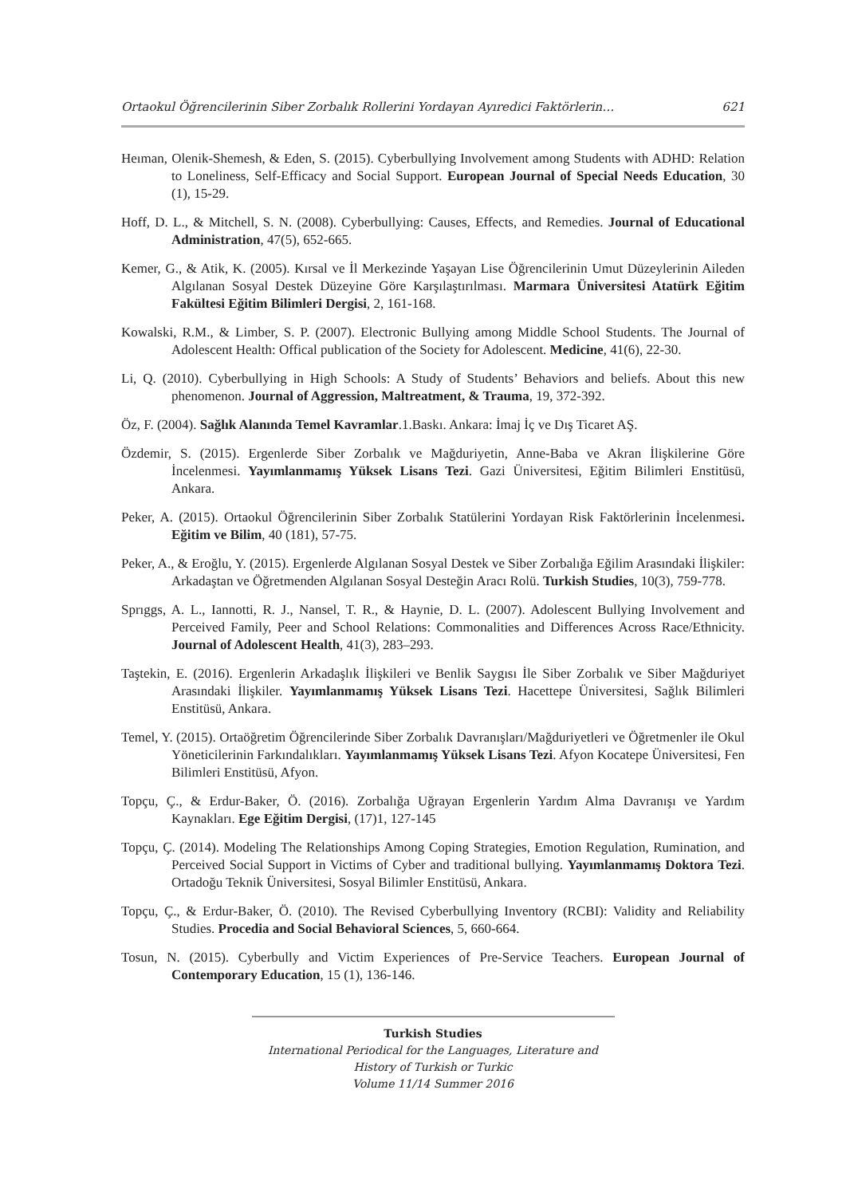Ortaokul Öğrencilerinin Siber Zorbalık Rollerini Yordayan Ayıredici Faktörlerin… 621
Heıman, Olenik-Shemesh, & Eden, S. (2015). Cyberbullying Involvement among Students with ADHD: Relation to Loneliness, Self-Efficacy and Social Support. European Journal of Special Needs Education, 30 (1), 15-29.
Hoff, D. L., & Mitchell, S. N. (2008). Cyberbullying: Causes, Effects, and Remedies. Journal of Educational Administration, 47(5), 652-665.
Kemer, G., & Atik, K. (2005). Kırsal ve İl Merkezinde Yaşayan Lise Öğrencilerinin Umut Düzeylerinin Aileden Algılanan Sosyal Destek Düzeyine Göre Karşılaştırılması. Marmara Üniversitesi Atatürk Eğitim Fakültesi Eğitim Bilimleri Dergisi, 2, 161-168.
Kowalski, R.M., & Limber, S. P. (2007). Electronic Bullying among Middle School Students. The Journal of Adolescent Health: Offical publication of the Society for Adolescent. Medicine, 41(6), 22-30.
Li, Q. (2010). Cyberbullying in High Schools: A Study of Students’ Behaviors and beliefs. About this new phenomenon. Journal of Aggression, Maltreatment, & Trauma, 19, 372-392.
Öz, F. (2004). Sağlık Alanında Temel Kavramlar.1.Baskı. Ankara: İmaj İç ve Dış Ticaret AŞ.
Özdemir, S. (2015). Ergenlerde Siber Zorbalık ve Mağduriyetin, Anne-Baba ve Akran İlişkilerine Göre İncelenmesi. Yayımlanmamış Yüksek Lisans Tezi. Gazi Üniversitesi, Eğitim Bilimleri Enstitüsü, Ankara.
Peker, A. (2015). Ortaokul Öğrencilerinin Siber Zorbalık Statülerini Yordayan Risk Faktörlerinin İncelenmesi. Eğitim ve Bilim, 40 (181), 57-75.
Peker, A., & Eroğlu, Y. (2015). Ergenlerde Algılanan Sosyal Destek ve Siber Zorbalığa Eğilim Arasındaki İlişkiler: Arkadaştan ve Öğretmenden Algılanan Sosyal Desteğin Aracı Rolü. Turkish Studies, 10(3), 759-778.
Sprıggs, A. L., Iannotti, R. J., Nansel, T. R., & Haynie, D. L. (2007). Adolescent Bullying Involvement and Perceived Family, Peer and School Relations: Commonalities and Differences Across Race/Ethnicity. Journal of Adolescent Health, 41(3), 283–293.
Taştekin, E. (2016). Ergenlerin Arkadaşlık İlişkileri ve Benlik Saygısı İle Siber Zorbalık ve Siber Mağduriyet Arasındaki İlişkiler. Yayımlanmamış Yüksek Lisans Tezi. Hacettepe Üniversitesi, Sağlık Bilimleri Enstitüsü, Ankara.
Temel, Y. (2015). Ortaöğretim Öğrencilerinde Siber Zorbalık Davranışları/Mağduriyetleri ve Öğretmenler ile Okul Yöneticilerinin Farkındalıkları. Yayımlanmamış Yüksek Lisans Tezi. Afyon Kocatepe Üniversitesi, Fen Bilimleri Enstitüsü, Afyon.
Topçu, Ç., & Erdur-Baker, Ö. (2016). Zorbalığa Uğrayan Ergenlerin Yardım Alma Davranışı ve Yardım Kaynakları. Ege Eğitim Dergisi, (17)1, 127-145
Topçu, Ç. (2014). Modeling The Relationships Among Coping Strategies, Emotion Regulation, Rumination, and Perceived Social Support in Victims of Cyber and traditional bullying. Yayımlanmamış Doktora Tezi. Ortadoğu Teknik Üniversitesi, Sosyal Bilimler Enstitüsü, Ankara.
Topçu, Ç., & Erdur-Baker, Ö. (2010). The Revised Cyberbullying Inventory (RCBI): Validity and Reliability Studies. Procedia and Social Behavioral Sciences, 5, 660-664.
Tosun, N. (2015). Cyberbully and Victim Experiences of Pre-Service Teachers. European Journal of Contemporary Education, 15 (1), 136-146.
Turkish Studies
International Periodical for the Languages, Literature and History of Turkish or Turkic
Volume 11/14 Summer 2016